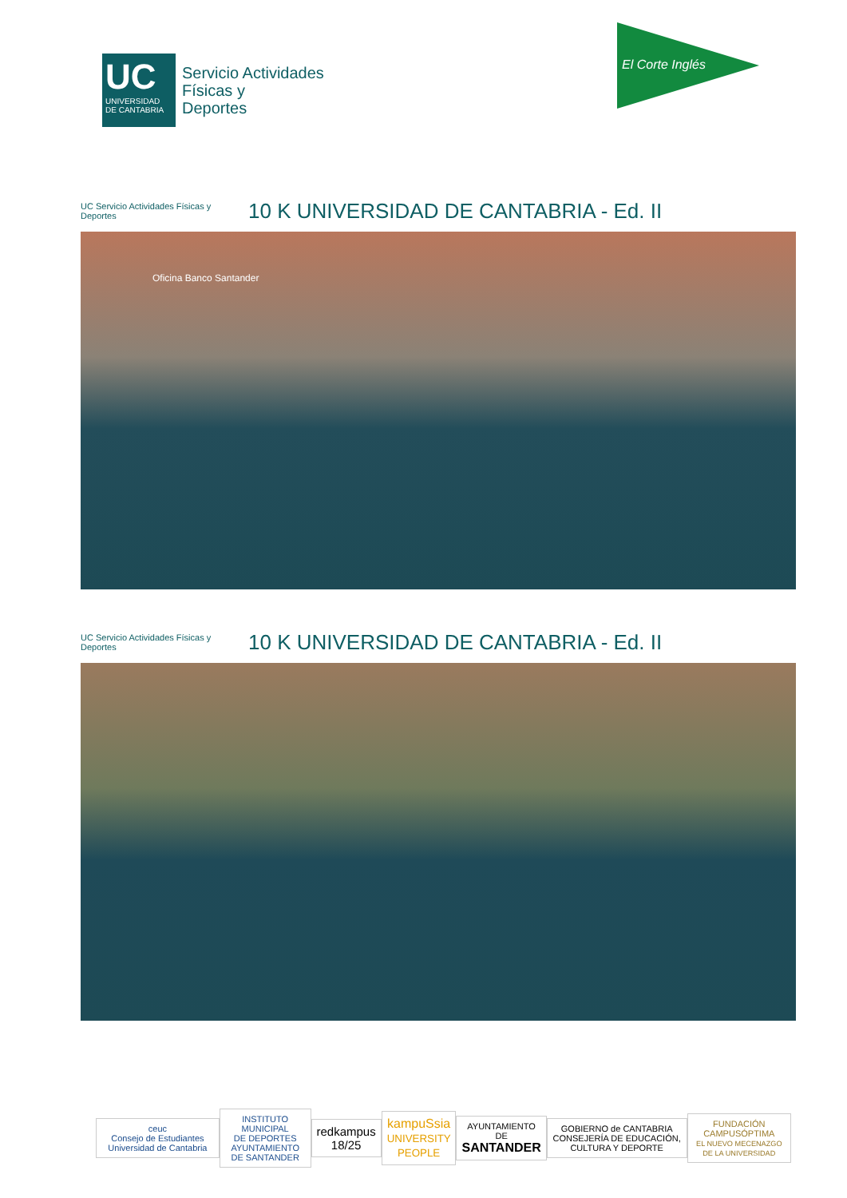UC
UNIVERSIDAD DE CANTABRIA
Servicio Actividades
Físicas y
Deportes
El Corte Inglés
UC Servicio Actividades Físicas y Deportes
10 K UNIVERSIDAD DE CANTABRIA - Ed. II
Oficina Banco Santander
UC Servicio Actividades Físicas y Deportes
10 K UNIVERSIDAD DE CANTABRIA - Ed. II
ceuc
Consejo de Estudiantes Universidad de Cantabria
INSTITUTO MUNICIPAL
DE DEPORTES
AYUNTAMIENTO DE SANTANDER
redkampus 18/25
kampuSsia
UNIVERSITY PEOPLE
AYUNTAMIENTO DE
SANTANDER
GOBIERNO de CANTABRIA
CONSEJERÍA DE EDUCACIÓN, CULTURA Y DEPORTE
FUNDACIÓN
CAMPUSÓPTIMA
EL NUEVO MECENAZGO DE LA UNIVERSIDAD